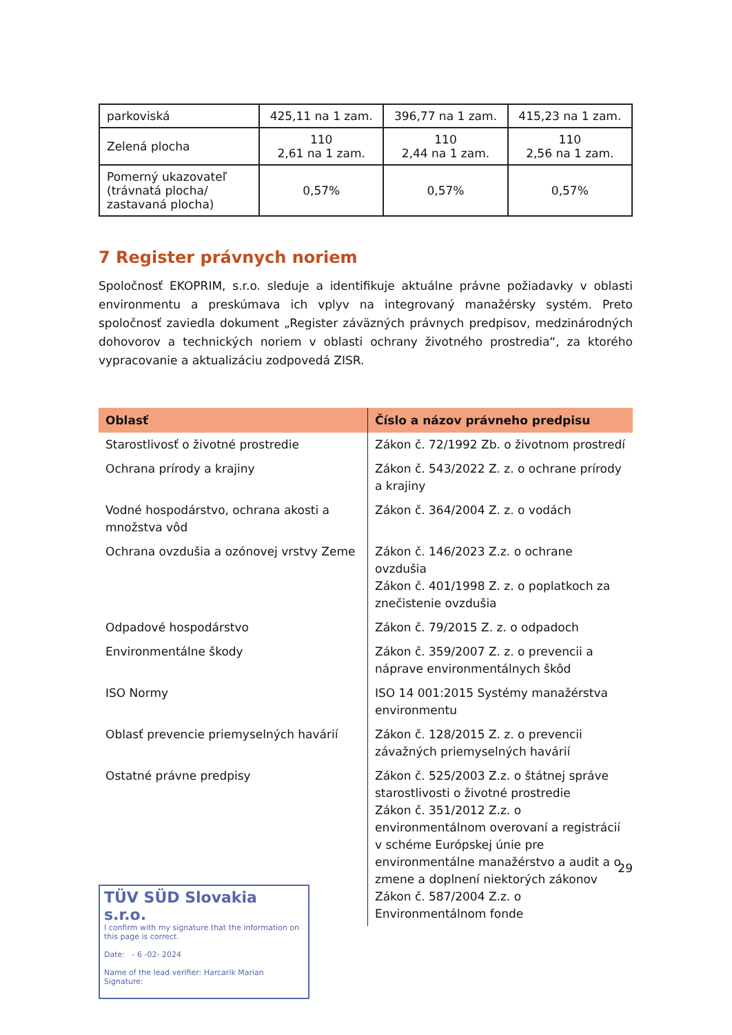| parkoviská | 425,11 na 1 zam. | 396,77 na 1 zam. | 415,23 na 1 zam. |
| Zelená plocha | 110 2,61 na 1 zam. | 110 2,44 na 1 zam. | 110 2,56 na 1 zam. |
| Pomerný ukazovateľ (trávnatá plocha/ zastavaná plocha) | 0,57% | 0,57% | 0,57% |
7 Register právnych noriem
Spoločnosť EKOPRIM, s.r.o. sleduje a identifikuje aktuálne právne požiadavky v oblasti environmentu a preskúmava ich vplyv na integrovaný manažérsky systém. Preto spoločnosť zaviedla dokument „Register záväzných právnych predpisov, medzinárodných dohovorov a technických noriem v oblasti ochrany životného prostredia“, za ktorého vypracovanie a aktualizáciu zodpovedá ZISR.
| Oblasť | Číslo a názov právneho predpisu |
| --- | --- |
| Starostlivosť o životné prostredie | Zákon č. 72/1992 Zb. o životnom prostredí |
| Ochrana prírody a krajiny | Zákon č. 543/2022 Z. z. o ochrane prírody a krajiny |
| Vodné hospodárstvo, ochrana akosti a množstva vôd | Zákon č. 364/2004 Z. z. o vodách |
| Ochrana ovzdušia a ozónovej vrstvy Zeme | Zákon č. 146/2023 Z.z. o ochrane ovzdušia Zákon č. 401/1998 Z. z. o poplatkoch za znečistenie ovzdušia |
| Odpadové hospodárstvo | Zákon č. 79/2015 Z. z. o odpadoch |
| Environmentálne škody | Zákon č. 359/2007 Z. z. o prevencii a náprave environmentálnych škôd |
| ISO Normy | ISO 14 001:2015 Systémy manažérstva environmentu |
| Oblasť prevencie priemyselných havárií | Zákon č. 128/2015 Z. z. o prevencii závažných priemyselných havárií |
| Ostatné právne predpisy | Zákon č. 525/2003 Z.z. o štátnej správe starostlivosti o životné prostredie Zákon č. 351/2012 Z.z. o environmentálnom overovaní a registrácií v schéme Európskej únie pre environmentálne manažérstvo a audit a o zmene a doplnení niektorých zákonov Zákon č. 587/2004 Z.z. o Environmentálnom fonde |
TÜV SÜD Slovakia s.r.o.
I confirm with my signature that the information on this page is correct.
Date: - 6 -02- 2024
Name of the lead verifier: Harcarik Marian
Signature:
29